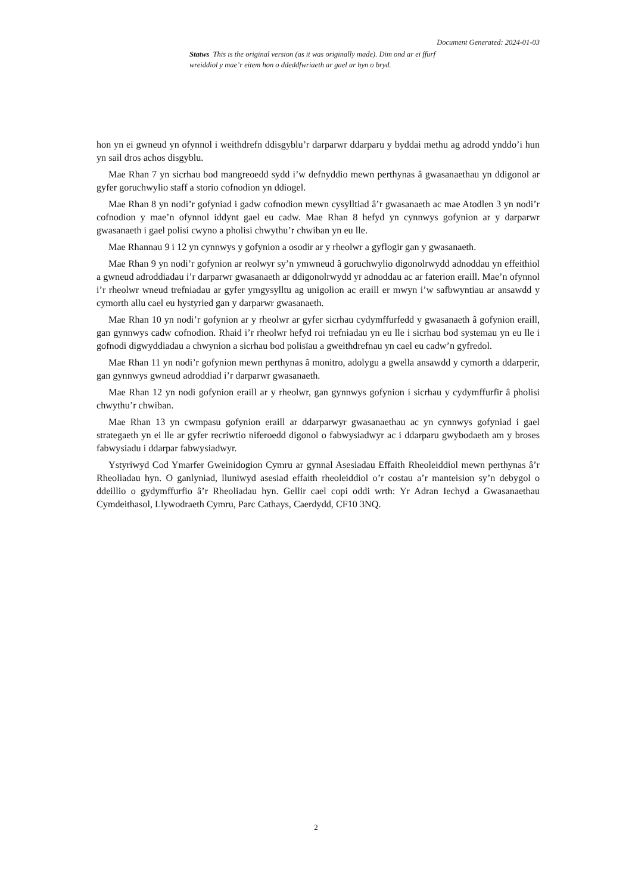Document Generated: 2024-01-03
Statws This is the original version (as it was originally made). Dim ond ar ei ffurf wreiddiol y mae’r eitem hon o ddeddfwriaeth ar gael ar hyn o bryd.
hon yn ei gwneud yn ofynnol i weithdrefn ddisgyblu’r darparwr ddarparu y byddai methu ag adrodd ynddo’i hun yn sail dros achos disgyblu.
Mae Rhan 7 yn sicrhau bod mangreoedd sydd i’w defnyddio mewn perthynas â gwasanaethau yn ddigonol ar gyfer goruchwylio staff a storio cofnodion yn ddiogel.
Mae Rhan 8 yn nodi’r gofyniad i gadw cofnodion mewn cysylltiad â’r gwasanaeth ac mae Atodlen 3 yn nodi’r cofnodion y mae’n ofynnol iddynt gael eu cadw. Mae Rhan 8 hefyd yn cynnwys gofynion ar y darparwr gwasanaeth i gael polisi cwyno a pholisi chwythu’r chwiban yn eu lle.
Mae Rhannau 9 i 12 yn cynnwys y gofynion a osodir ar y rheolwr a gyflogir gan y gwasanaeth.
Mae Rhan 9 yn nodi’r gofynion ar reolwyr sy’n ymwneud â goruchwylio digonolrwydd adnoddau yn effeithiol a gwneud adroddiadau i’r darparwr gwasanaeth ar ddigonolrwydd yr adnoddau ac ar faterion eraill. Mae’n ofynnol i’r rheolwr wneud trefniadau ar gyfer ymgysylltu ag unigolion ac eraill er mwyn i’w safbwyntiau ar ansawdd y cymorth allu cael eu hystyried gan y darparwr gwasanaeth.
Mae Rhan 10 yn nodi’r gofynion ar y rheolwr ar gyfer sicrhau cydymffurfedd y gwasanaeth â gofynion eraill, gan gynnwys cadw cofnodion. Rhaid i’r rheolwr hefyd roi trefniadau yn eu lle i sicrhau bod systemau yn eu lle i gofnodi digwyddiadau a chwynion a sicrhau bod polisïau a gweithdrefnau yn cael eu cadw’n gyfredol.
Mae Rhan 11 yn nodi’r gofynion mewn perthynas â monitro, adolygu a gwella ansawdd y cymorth a ddarperir, gan gynnwys gwneud adroddiad i’r darparwr gwasanaeth.
Mae Rhan 12 yn nodi gofynion eraill ar y rheolwr, gan gynnwys gofynion i sicrhau y cydymffurfir â pholisi chwythu’r chwiban.
Mae Rhan 13 yn cwmpasu gofynion eraill ar ddarparwyr gwasanaethau ac yn cynnwys gofyniad i gael strategaeth yn ei lle ar gyfer recriwtio niferoedd digonol o fabwysiadwyr ac i ddarparu gwybodaeth am y broses fabwysiadu i ddarpar fabwysiadwyr.
Ystyriwyd Cod Ymarfer Gweinidogion Cymru ar gynnal Asesiadau Effaith Rheoleiddiol mewn perthynas â’r Rheoliadau hyn. O ganlyniad, lluniwyd asesiad effaith rheoleiddiol o’r costau a’r manteision sy’n debygol o ddeillio o gydymffurfio â’r Rheoliadau hyn. Gellir cael copi oddi wrth: Yr Adran Iechyd a Gwasanaethau Cymdeithasol, Llywodraeth Cymru, Parc Cathays, Caerdydd, CF10 3NQ.
2